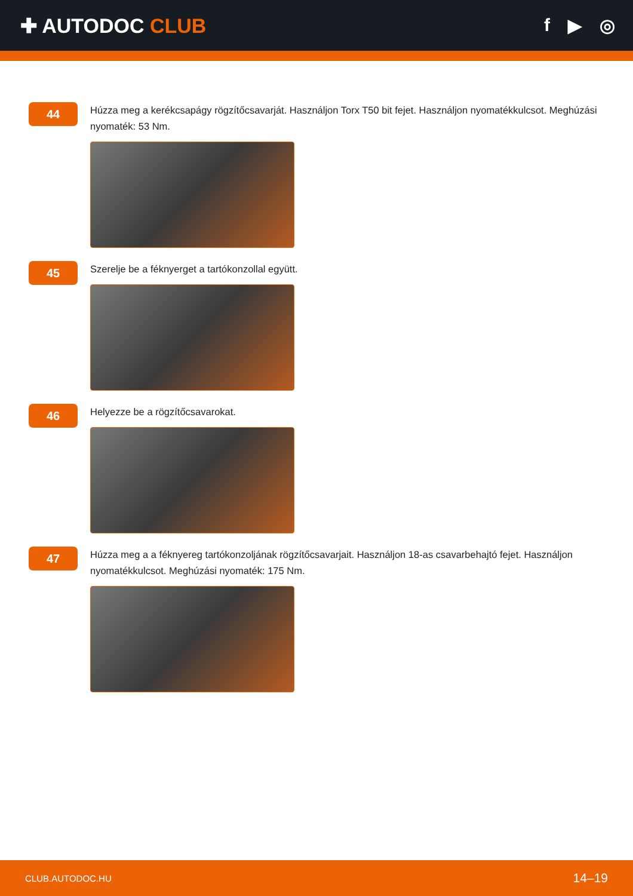✚ AUTODOC CLUB f ▶ ◎
44
Húzza meg a kerékcsapágy rögzítőcsavarját. Használjon Torx T50 bit fejet. Használjon nyomatékkulcsot. Meghúzási nyomaték: 53 Nm.
45
Szerelje be a féknyerget a tartókonzollal együtt.
46
Helyezze be a rögzítőcsavarokat.
47
Húzza meg a a féknyereg tartókonzoljának rögzítőcsavarjait. Használjon 18-as csavarbehajtó fejet. Használjon nyomatékkulcsot. Meghúzási nyomaték: 175 Nm.
CLUB.AUTODOC.HU 14–19